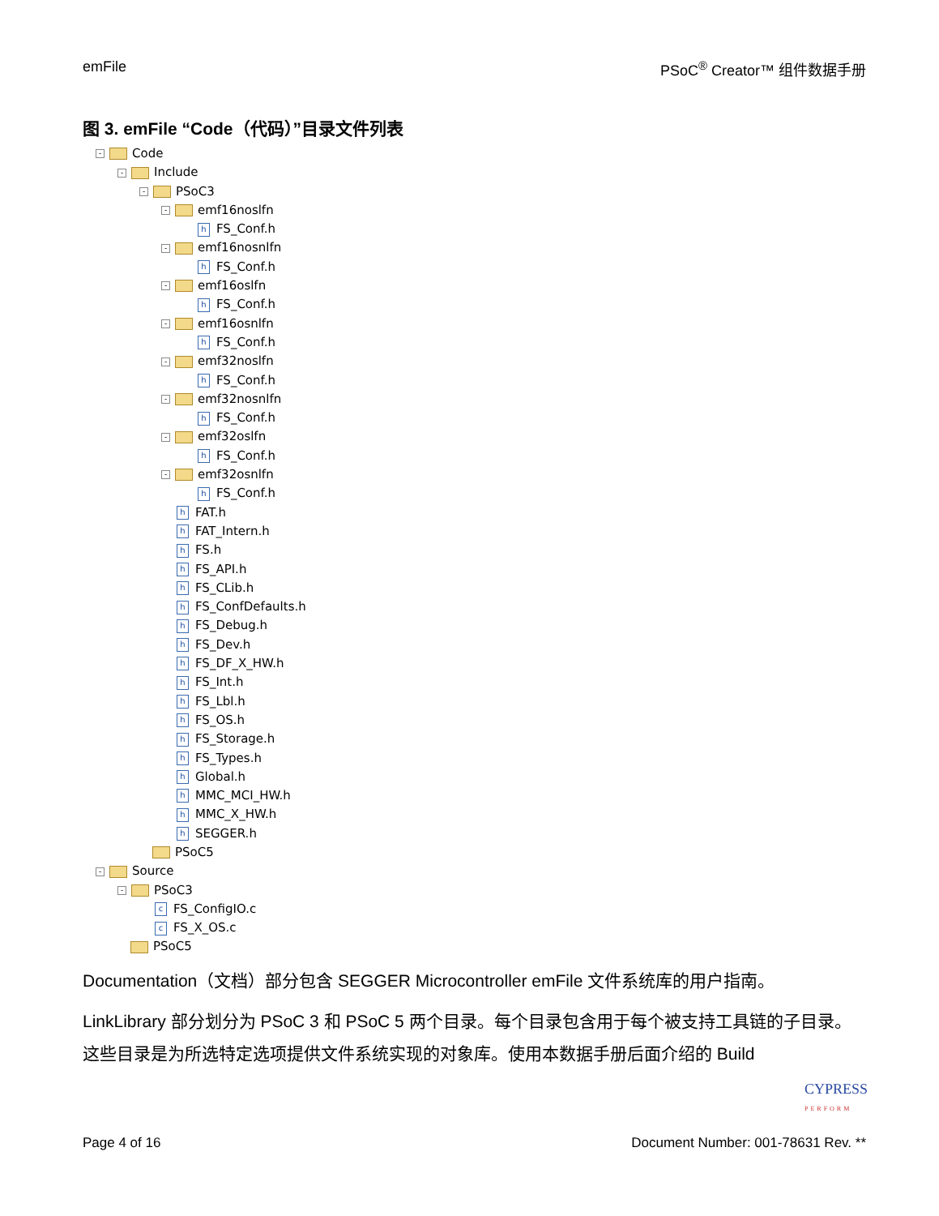emFile PSoC<sup>®</sup> Creator™ 组件数据手册
图 3. emFile “Code（代码）”目录文件列表
- Code
- Include
- PSoC3
- emf16noslfn
h FS_Conf.h
- emf16nosnlfn
h FS_Conf.h
- emf16oslfn
h FS_Conf.h
- emf16osnlfn
h FS_Conf.h
- emf32noslfn
h FS_Conf.h
- emf32nosnlfn
h FS_Conf.h
- emf32oslfn
h FS_Conf.h
- emf32osnlfn
h FS_Conf.h
h FAT.h
h FAT_Intern.h
h FS.h
h FS_API.h
h FS_CLib.h
h FS_ConfDefaults.h
h FS_Debug.h
h FS_Dev.h
h FS_DF_X_HW.h
h FS_Int.h
h FS_Lbl.h
h FS_OS.h
h FS_Storage.h
h FS_Types.h
h Global.h
h MMC_MCI_HW.h
h MMC_X_HW.h
h SEGGER.h
PSoC5
- Source
- PSoC3
c FS_ConfigIO.c
c FS_X_OS.c
PSoC5
Documentation（文档）部分包含 SEGGER Microcontroller emFile 文件系统库的用户指南。
LinkLibrary 部分划分为 PSoC 3 和 PSoC 5 两个目录。每个目录包含用于每个被支持工具链的子目录。这些目录是为所选特定选项提供文件系统实现的对象库。使用本数据手册后面介绍的 Build
CYPRESS
PERFORM
Page 4 of 16 Document Number: 001-78631 Rev. **